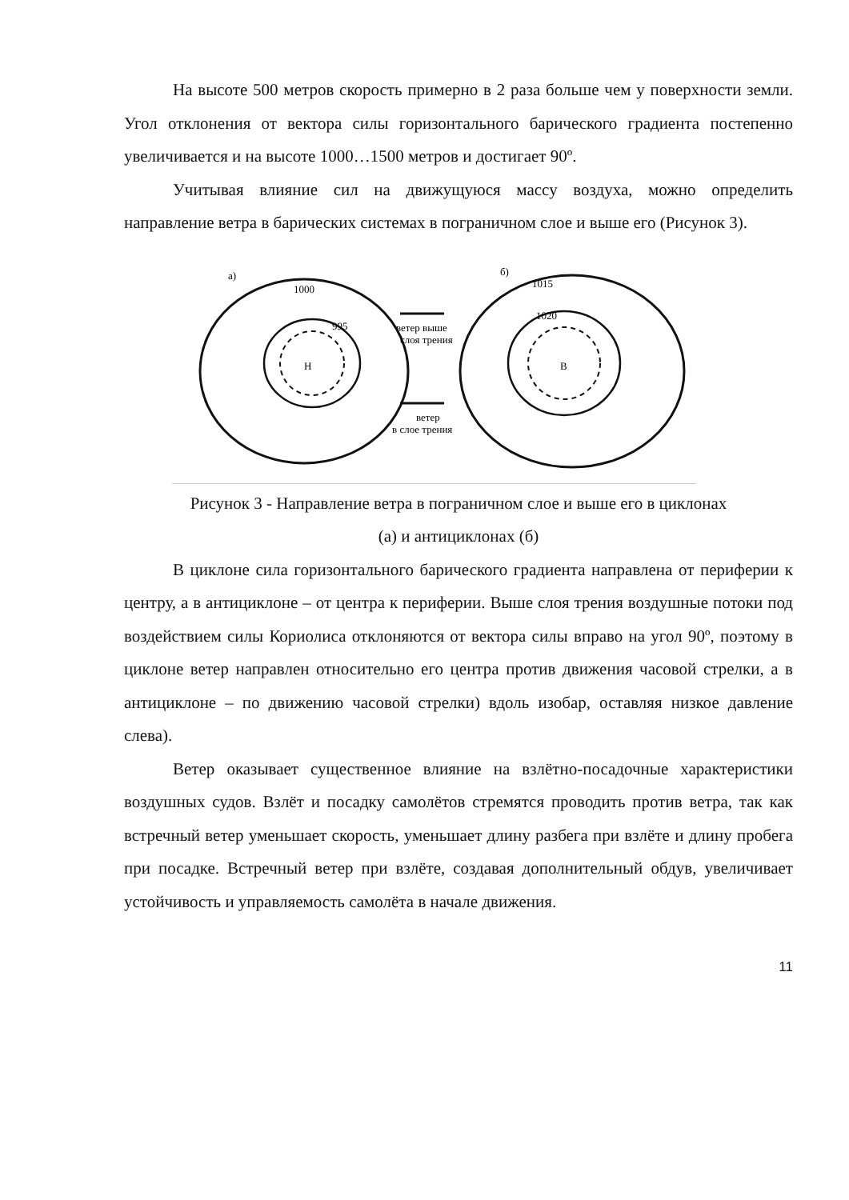На высоте 500 метров скорость примерно в 2 раза больше чем у поверхности земли. Угол отклонения от вектора силы горизонтального барического градиента постепенно увеличивается и на высоте 1000…1500 метров и достигает 90º.
Учитывая влияние сил на движущуюся массу воздуха, можно определить направление ветра в барических системах в пограничном слое и выше его (Рисунок 3).
а)
1000
995
Н
ветер выше
слоя трения
ветер
в слое трения
б)
1015
1020
В
Рисунок 3 - Направление ветра в пограничном слое и выше его в циклонах
(а) и антициклонах (б)
В циклоне сила горизонтального барического градиента направлена от периферии к центру, а в антициклоне – от центра к периферии. Выше слоя трения воздушные потоки под воздействием силы Кориолиса отклоняются от вектора силы вправо на угол 90º, поэтому в циклоне ветер направлен относительно его центра против движения часовой стрелки, а в антициклоне – по движению часовой стрелки) вдоль изобар, оставляя низкое давление слева).
Ветер оказывает существенное влияние на взлётно-посадочные характеристики воздушных судов. Взлёт и посадку самолётов стремятся проводить против ветра, так как встречный ветер уменьшает скорость, уменьшает длину разбега при взлёте и длину пробега при посадке. Встречный ветер при взлёте, создавая дополнительный обдув, увеличивает устойчивость и управляемость самолёта в начале движения.
11